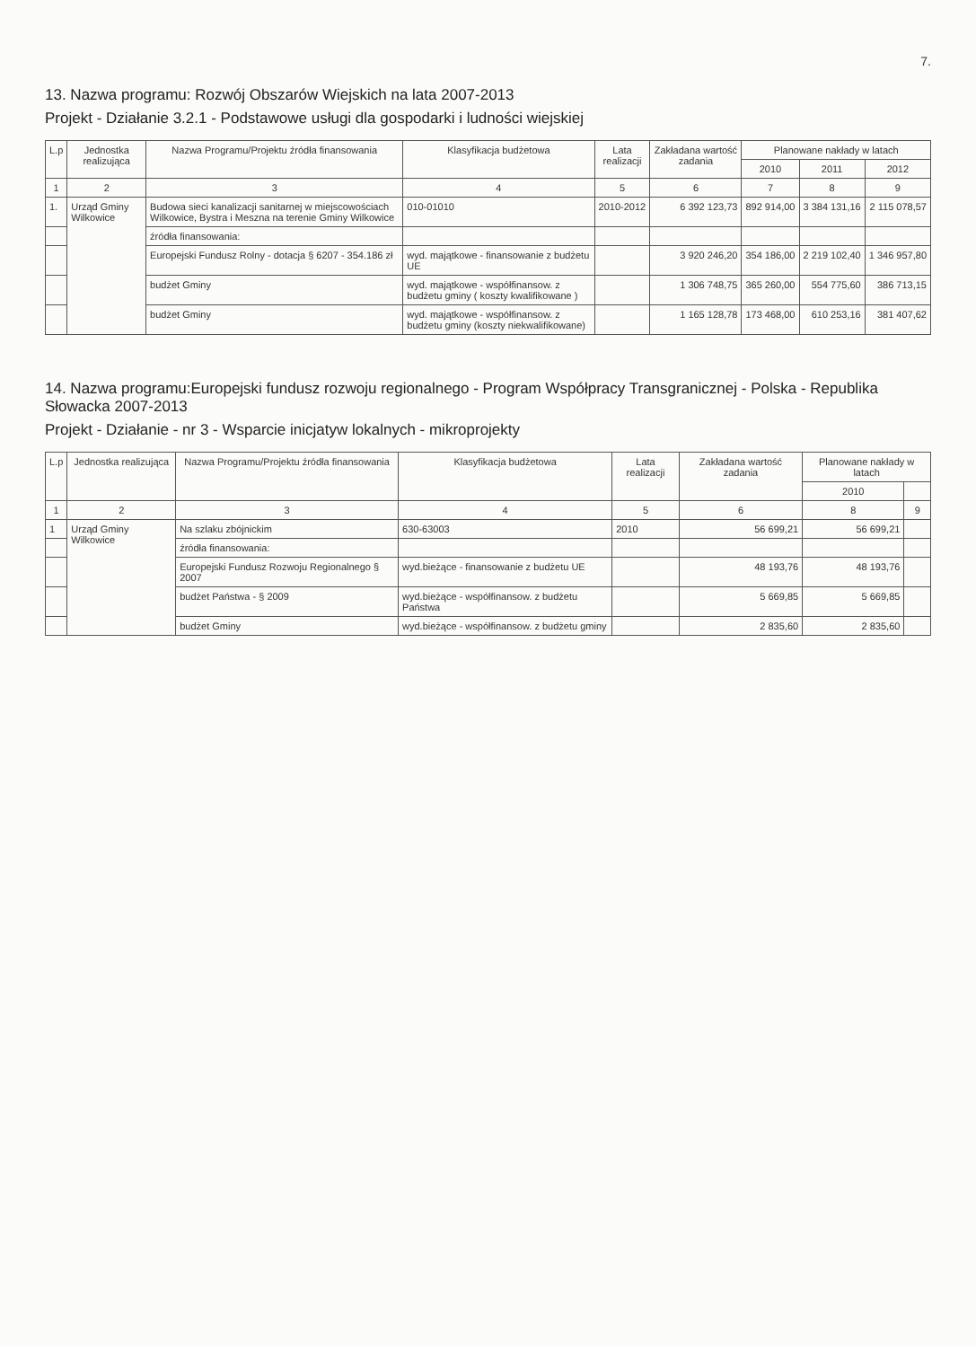7.
13. Nazwa programu: Rozwój Obszarów Wiejskich na lata 2007-2013
Projekt - Działanie 3.2.1 - Podstawowe usługi dla gospodarki i ludności wiejskiej
| L.p | Jednostka realizująca | Nazwa Programu/Projektu źródła finansowania | Klasyfikacja budżetowa | Lata realizacji | Zakładana wartość zadania | Planowane nakłady w latach | | |
| --- | --- | --- | --- | --- | --- | --- | --- | --- |
| | | | | | | 2010 | 2011 | 2012 |
| 1 | 2 | 3 | 4 | 5 | 6 | 7 | 8 | 9 |
| 1. | Urząd Gminy Wilkowice | Budowa sieci kanalizacji sanitarnej w miejscowościach Wilkowice, Bystra i Meszna na terenie Gminy Wilkowice | 010-01010 | 2010-2012 | 6 392 123,73 | 892 914,00 | 3 384 131,16 | 2 115 078,57 |
| | | źródła finansowania: | | | | | | |
| | | Europejski Fundusz Rolny - dotacja § 6207 - 354.186 zł | wyd. majątkowe - finansowanie z budżetu UE | | 3 920 246,20 | 354 186,00 | 2 219 102,40 | 1 346 957,80 |
| | | budżet Gminy | wyd. majątkowe - współfinansow. z budżetu gminy ( koszty kwalifikowane ) | | 1 306 748,75 | 365 260,00 | 554 775,60 | 386 713,15 |
| | | budżet Gminy | wyd. majątkowe - współfinansow. z budżetu gminy (koszty niekwalifikowane) | | 1 165 128,78 | 173 468,00 | 610 253,16 | 381 407,62 |
14. Nazwa programu:Europejski fundusz rozwoju regionalnego - Program Współpracy Transgranicznej - Polska - Republika Słowacka 2007-2013
Projekt - Działanie - nr 3 - Wsparcie inicjatyw lokalnych - mikroprojekty
| L.p | Jednostka realizująca | Nazwa Programu/Projektu źródła finansowania | Klasyfikacja budżetowa | Lata realizacji | Zakładana wartość zadania | Planowane nakłady w latach | |
| --- | --- | --- | --- | --- | --- | --- | --- |
| | | | | | | 2010 | |
| 1 | 2 | 3 | 4 | 5 | 6 | 8 | 9 |
| 1 | Urząd Gminy Wilkowice | Na szlaku zbójnickim | 630-63003 | 2010 | 56 699,21 | 56 699,21 | |
| | | źródła finansowania: | | | | | |
| | | Europejski Fundusz Rozwoju Regionalnego § 2007 | wyd.bieżące - finansowanie z budżetu UE | | 48 193,76 | 48 193,76 | |
| | | budżet Państwa - § 2009 | wyd.bieżące - współfinansow. z budżetu Państwa | | 5 669,85 | 5 669,85 | |
| | | budżet Gminy | wyd.bieżące - współfinansow. z budżetu gminy | | 2 835,60 | 2 835,60 | |